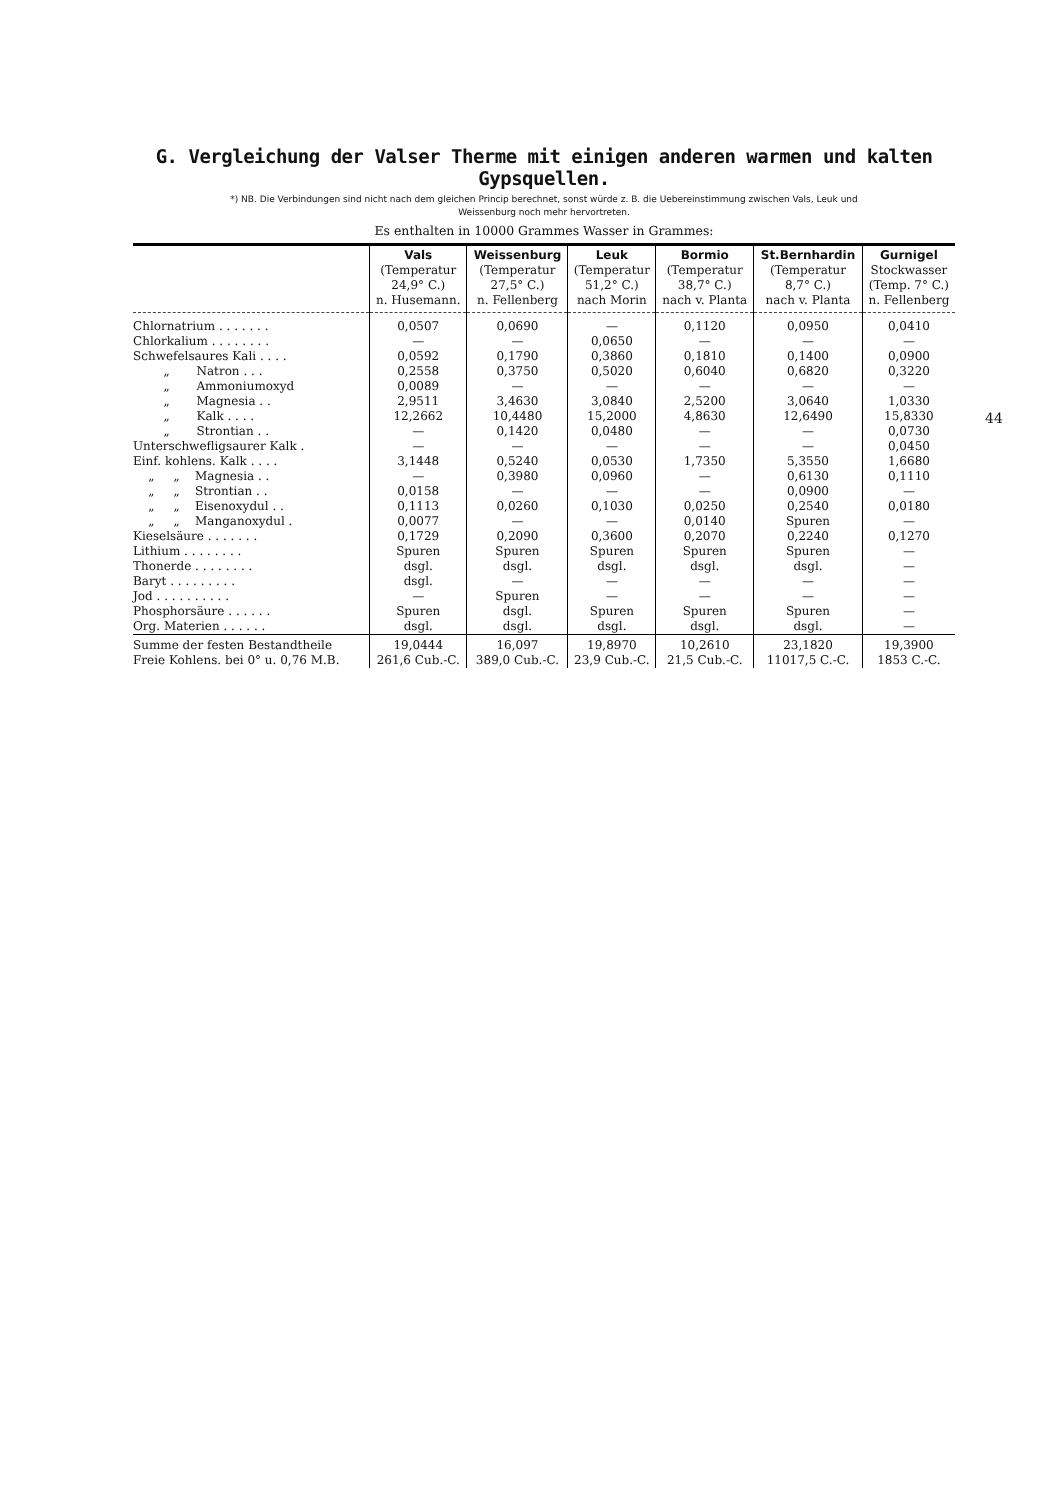G. Vergleichung der Valser Therme mit einigen anderen warmen und kalten Gypsquellen.
*) NB. Die Verbindungen sind nicht nach dem gleichen Princip berechnet, sonst würde z. B. die Uebereinstimmung zwischen Vals, Leuk und
Weissenburg noch mehr hervortreten.
Es enthalten in 10000 Grammes Wasser in Grammes:
| | Vals (Temperatur 24,9° C.) n. Husemann. | Weissenburg (Temperatur 27,5° C.) n. Fellenberg | Leuk (Temperatur 51,2° C.) nach Morin | Bormio (Temperatur 38,7° C.) nach v. Planta | St.Bernhardin (Temperatur 8,7° C.) nach v. Planta | Gurnigel Stockwasser (Temp. 7° C.) n. Fellenberg |
| --- | --- | --- | --- | --- | --- | --- |
| Chlornatrium . . . . . . . | 0,0507 | 0,0690 | — | 0,1120 | 0,0950 | 0,0410 |
| Chlorkalium . . . . . . . . | — | — | 0,0650 | — | — | — |
| Schwefelsaures Kali . . . . | 0,0592 | 0,1790 | 0,3860 | 0,1810 | 0,1400 | 0,0900 |
| „ Natron . . . | 0,2558 | 0,3750 | 0,5020 | 0,6040 | 0,6820 | 0,3220 |
| „ Ammoniumoxyd | 0,0089 | — | — | — | — | — |
| „ Magnesia . . | 2,9511 | 3,4630 | 3,0840 | 2,5200 | 3,0640 | 1,0330 |
| „ Kalk . . . . | 12,2662 | 10,4480 | 15,2000 | 4,8630 | 12,6490 | 15,8330 |
| „ Strontian . . | — | 0,1420 | 0,0480 | — | — | 0,0730 |
| Unterschwefligsaurer Kalk . | — | — | — | — | — | 0,0450 |
| Einf. kohlens. Kalk . . . . | 3,1448 | 0,5240 | 0,0530 | 1,7350 | 5,3550 | 1,6680 |
| „ „ Magnesia . . | — | 0,3980 | 0,0960 | — | 0,6130 | 0,1110 |
| „ „ Strontian . . | 0,0158 | — | — | — | 0,0900 | — |
| „ „ Eisenoxydul . . | 0,1113 | 0,0260 | 0,1030 | 0,0250 | 0,2540 | 0,0180 |
| „ „ Manganoxydul . | 0,0077 | — | — | 0,0140 | Spuren | — |
| Kieselsäure . . . . . . . | 0,1729 | 0,2090 | 0,3600 | 0,2070 | 0,2240 | 0,1270 |
| Lithium . . . . . . . . | Spuren | Spuren | Spuren | Spuren | Spuren | — |
| Thonerde . . . . . . . . | dsgl. | dsgl. | dsgl. | dsgl. | dsgl. | — |
| Baryt . . . . . . . . . | dsgl. | — | — | — | — | — |
| Jod . . . . . . . . . . | — | Spuren | — | — | — | — |
| Phosphorsäure . . . . . . | Spuren | dsgl. | Spuren | Spuren | Spuren | — |
| Org. Materien . . . . . . | dsgl. | dsgl. | dsgl. | dsgl. | dsgl. | — |
| Summe der festen Bestandtheile | 19,0444 | 16,097 | 19,8970 | 10,2610 | 23,1820 | 19,3900 |
| Freie Kohlens. bei 0° u. 0,76 M.B. | 261,6 Cub.-C. | 389,0 Cub.-C. | 23,9 Cub.-C. | 21,5 Cub.-C. | 11017,5 C.-C. | 1853 C.-C. |
44